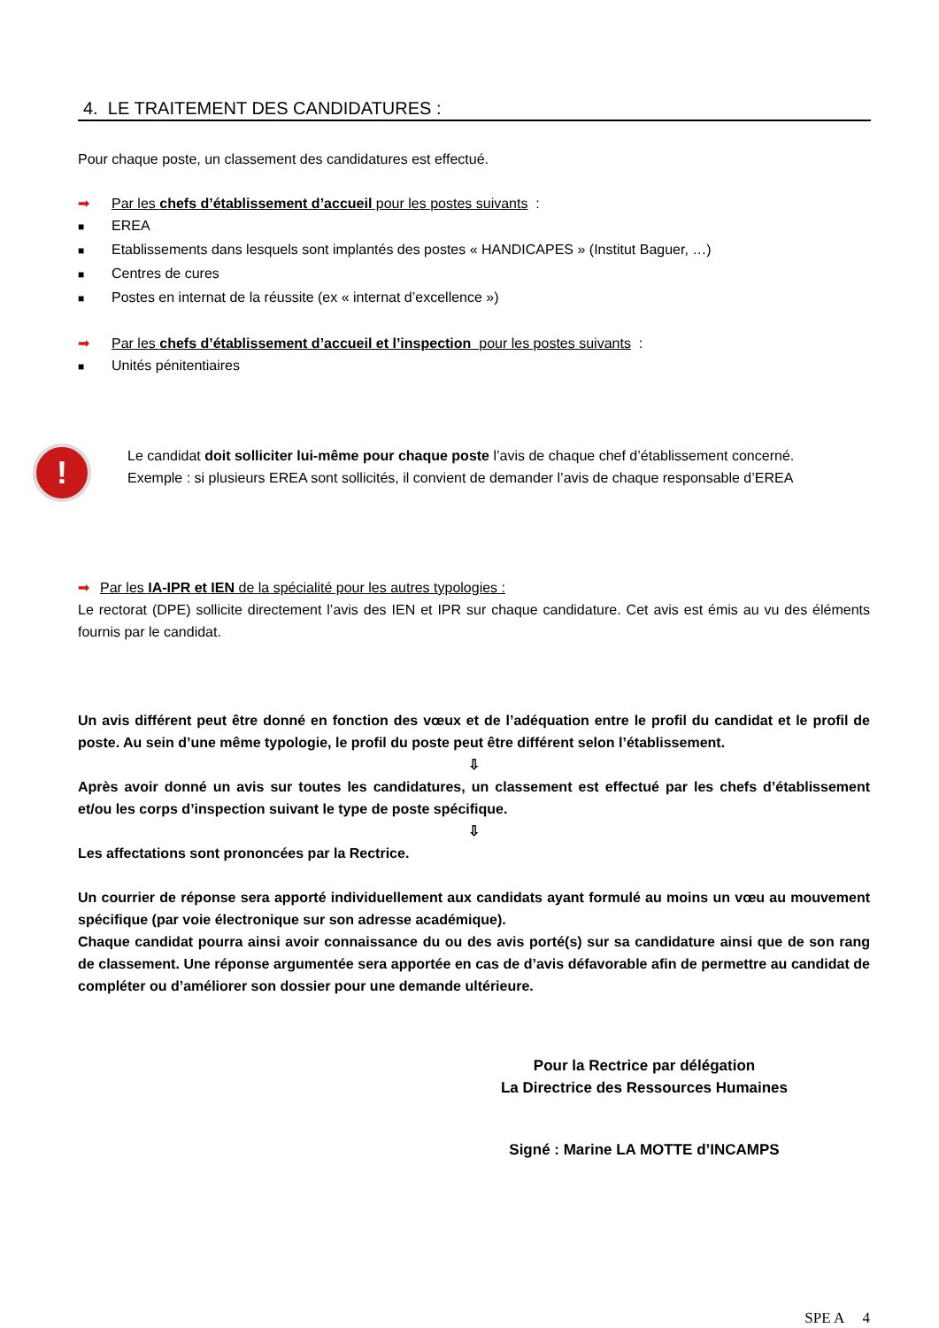4. LE TRAITEMENT DES CANDIDATURES :
Pour chaque poste, un classement des candidatures est effectué.
➡ Par les chefs d’établissement d’accueil pour les postes suivants :
■ EREA
■ Etablissements dans lesquels sont implantés des postes « HANDICAPES » (Institut Baguer, …)
■ Centres de cures
■ Postes en internat de la réussite (ex « internat d’excellence »)
➡ Par les chefs d’établissement d’accueil et l’inspection pour les postes suivants :
■ Unités pénitentiaires
!
Le candidat doit solliciter lui-même pour chaque poste l’avis de chaque chef d’établissement concerné.
Exemple : si plusieurs EREA sont sollicités, il convient de demander l’avis de chaque responsable d’EREA
➡ Par les IA-IPR et IEN de la spécialité pour les autres typologies :
Le rectorat (DPE) sollicite directement l’avis des IEN et IPR sur chaque candidature. Cet avis est émis au vu des éléments fournis par le candidat.
Un avis différent peut être donné en fonction des vœux et de l’adéquation entre le profil du candidat et le profil de poste. Au sein d’une même typologie, le profil du poste peut être différent selon l’établissement.
⇩
Après avoir donné un avis sur toutes les candidatures, un classement est effectué par les chefs d’établissement et/ou les corps d’inspection suivant le type de poste spécifique.
⇩
Les affectations sont prononcées par la Rectrice.
Un courrier de réponse sera apporté individuellement aux candidats ayant formulé au moins un vœu au mouvement spécifique (par voie électronique sur son adresse académique).
Chaque candidat pourra ainsi avoir connaissance du ou des avis porté(s) sur sa candidature ainsi que de son rang de classement. Une réponse argumentée sera apportée en cas de d’avis défavorable afin de permettre au candidat de compléter ou d’améliorer son dossier pour une demande ultérieure.
Pour la Rectrice par délégation
La Directrice des Ressources Humaines
Signé : Marine LA MOTTE d’INCAMPS
SPE A 4